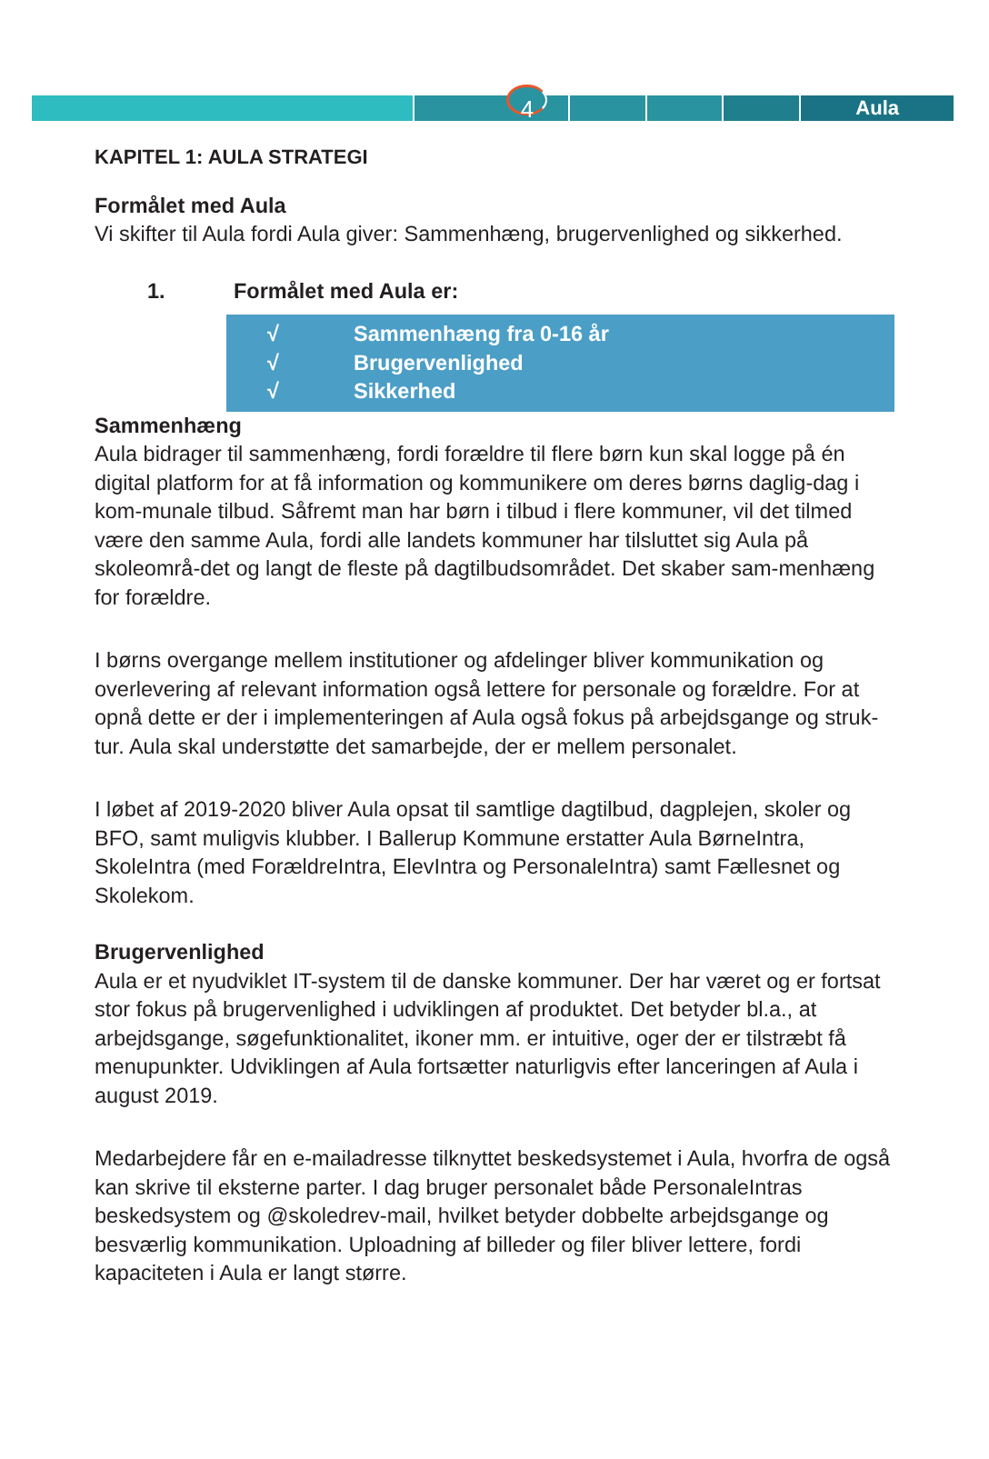Aula
4
KAPITEL 1: AULA STRATEGI
Formålet med Aula
Vi skifter til Aula fordi Aula giver: Sammenhæng, brugervenlighed og sikkerhed.
1. Formålet med Aula er:
√ Sammenhæng fra 0-16 år
√ Brugervenlighed
√ Sikkerhed
Sammenhæng
Aula bidrager til sammenhæng, fordi forældre til flere børn kun skal logge på én digital platform for at få information og kommunikere om deres børns daglig-dag i kom-munale tilbud. Såfremt man har børn i tilbud i flere kommuner, vil det tilmed være den samme Aula, fordi alle landets kommuner har tilsluttet sig Aula på skoleområ-det og langt de fleste på dagtilbudsområdet. Det skaber sam-menhæng for forældre.
I børns overgange mellem institutioner og afdelinger bliver kommunikation og overlevering af relevant information også lettere for personale og forældre. For at opnå dette er der i implementeringen af Aula også fokus på arbejdsgange og struk-tur. Aula skal understøtte det samarbejde, der er mellem personalet.
I løbet af 2019-2020 bliver Aula opsat til samtlige dagtilbud, dagplejen, skoler og BFO, samt muligvis klubber. I Ballerup Kommune erstatter Aula BørneIntra, SkoleIntra (med ForældreIntra, ElevIntra og PersonaleIntra) samt Fællesnet og Skolekom.
Brugervenlighed
Aula er et nyudviklet IT-system til de danske kommuner. Der har været og er fortsat stor fokus på brugervenlighed i udviklingen af produktet. Det betyder bl.a., at arbejdsgange, søgefunktionalitet, ikoner mm. er intuitive, oger der er tilstræbt få menupunkter. Udviklingen af Aula fortsætter naturligvis efter lanceringen af Aula i august 2019.
Medarbejdere får en e-mailadresse tilknyttet beskedsystemet i Aula, hvorfra de også kan skrive til eksterne parter. I dag bruger personalet både PersonaleIntras beskedsystem og @skoledrev-mail, hvilket betyder dobbelte arbejdsgange og besværlig kommunikation. Uploadning af billeder og filer bliver lettere, fordi kapaciteten i Aula er langt større.